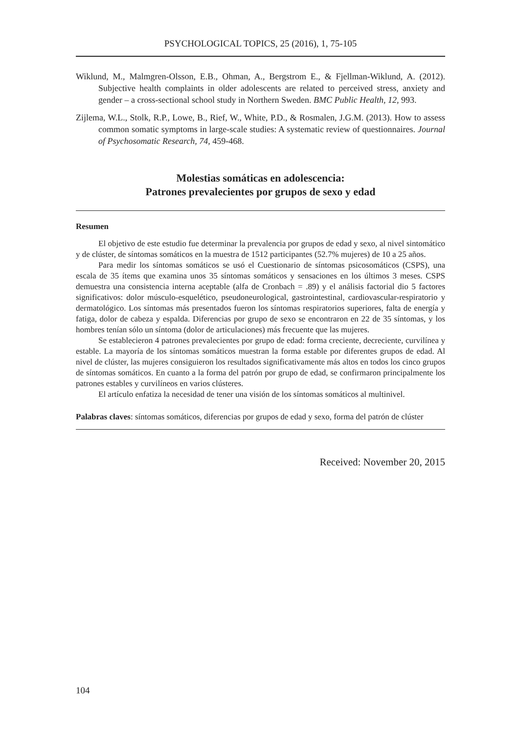PSYCHOLOGICAL TOPICS, 25 (2016), 1, 75-105
Wiklund, M., Malmgren-Olsson, E.B., Ohman, A., Bergstrom E., & Fjellman-Wiklund, A. (2012). Subjective health complaints in older adolescents are related to perceived stress, anxiety and gender – a cross-sectional school study in Northern Sweden. BMC Public Health, 12, 993.
Zijlema, W.L., Stolk, R.P., Lowe, B., Rief, W., White, P.D., & Rosmalen, J.G.M. (2013). How to assess common somatic symptoms in large-scale studies: A systematic review of questionnaires. Journal of Psychosomatic Research, 74, 459-468.
Molestias somáticas en adolescencia:
Patrones prevalecientes por grupos de sexo y edad
Resumen
El objetivo de este estudio fue determinar la prevalencia por grupos de edad y sexo, al nivel sintomático y de clúster, de síntomas somáticos en la muestra de 1512 participantes (52.7% mujeres) de 10 a 25 años.
Para medir los síntomas somáticos se usó el Cuestionario de síntomas psicosomáticos (CSPS), una escala de 35 ítems que examina unos 35 síntomas somáticos y sensaciones en los últimos 3 meses. CSPS demuestra una consistencia interna aceptable (alfa de Cronbach = .89) y el análisis factorial dio 5 factores significativos: dolor músculo-esquelético, pseudoneurological, gastrointestinal, cardiovascular-respiratorio y dermatológico. Los síntomas más presentados fueron los síntomas respiratorios superiores, falta de energía y fatiga, dolor de cabeza y espalda. Diferencias por grupo de sexo se encontraron en 22 de 35 síntomas, y los hombres tenían sólo un síntoma (dolor de articulaciones) más frecuente que las mujeres.
Se establecieron 4 patrones prevalecientes por grupo de edad: forma creciente, decreciente, curvilínea y estable. La mayoría de los síntomas somáticos muestran la forma estable por diferentes grupos de edad. Al nivel de clúster, las mujeres consiguieron los resultados significativamente más altos en todos los cinco grupos de síntomas somáticos. En cuanto a la forma del patrón por grupo de edad, se confirmaron principalmente los patrones estables y curvilíneos en varios clústeres.
El artículo enfatiza la necesidad de tener una visión de los síntomas somáticos al multinivel.
Palabras claves: síntomas somáticos, diferencias por grupos de edad y sexo, forma del patrón de clúster
Received: November 20, 2015
104